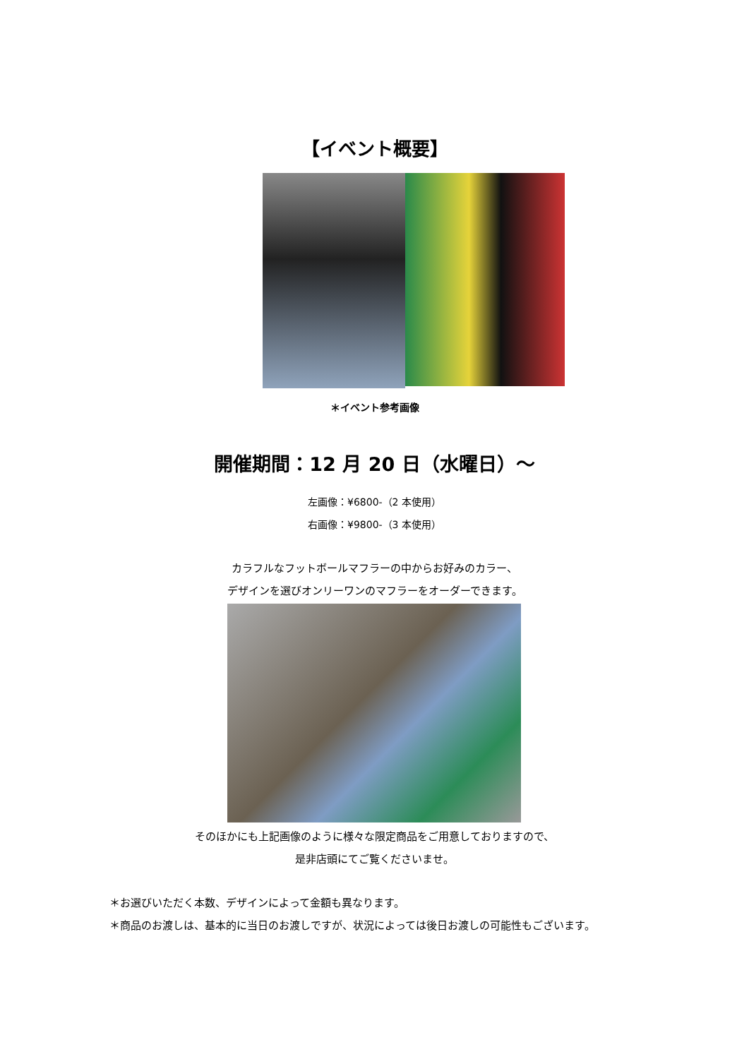【イベント概要】
＊イベント参考画像
開催期間：12 月 20 日（水曜日）～
左画像：¥6800-（2 本使用）
右画像：¥9800-（3 本使用）
カラフルなフットボールマフラーの中からお好みのカラー、
デザインを選びオンリーワンのマフラーをオーダーできます。
そのほかにも上記画像のように様々な限定商品をご用意しておりますので、
是非店頭にてご覧くださいませ。
＊お選びいただく本数、デザインによって金額も異なります。
＊商品のお渡しは、基本的に当日のお渡しですが、状況によっては後日お渡しの可能性もございます。